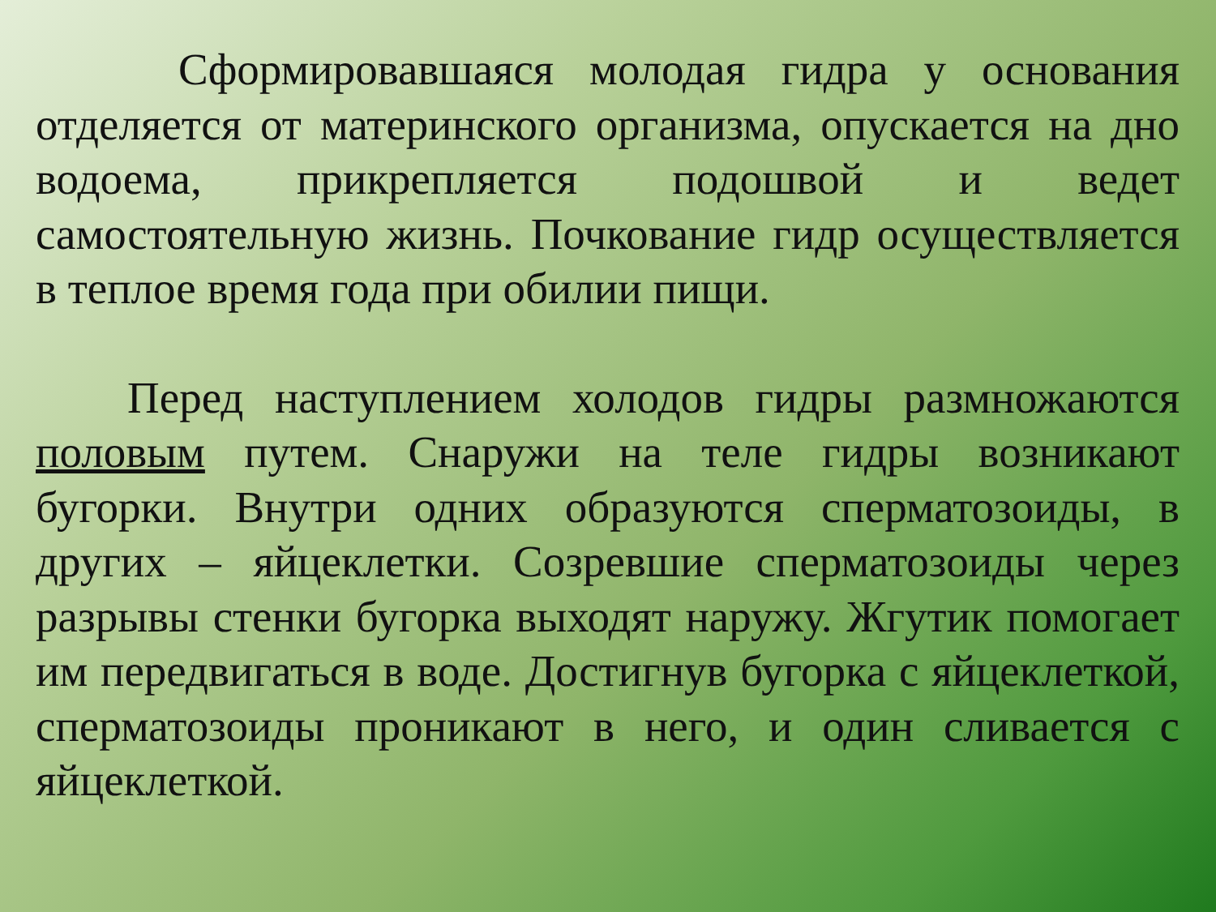Сформировавшаяся молодая гидра у основания отделяется от материнского организма, опускается на дно водоема, прикрепляется подошвой и ведет самостоятельную жизнь. Почкование гидр осуществляется в теплое время года при обилии пищи.
Перед наступлением холодов гидры размножаются половым путем. Снаружи на теле гидры возникают бугорки. Внутри одних образуются сперматозоиды, в других – яйцеклетки. Созревшие сперматозоиды через разрывы стенки бугорка выходят наружу. Жгутик помогает им передвигаться в воде. Достигнув бугорка с яйцеклеткой, сперматозоиды проникают в него, и один сливается с яйцеклеткой.